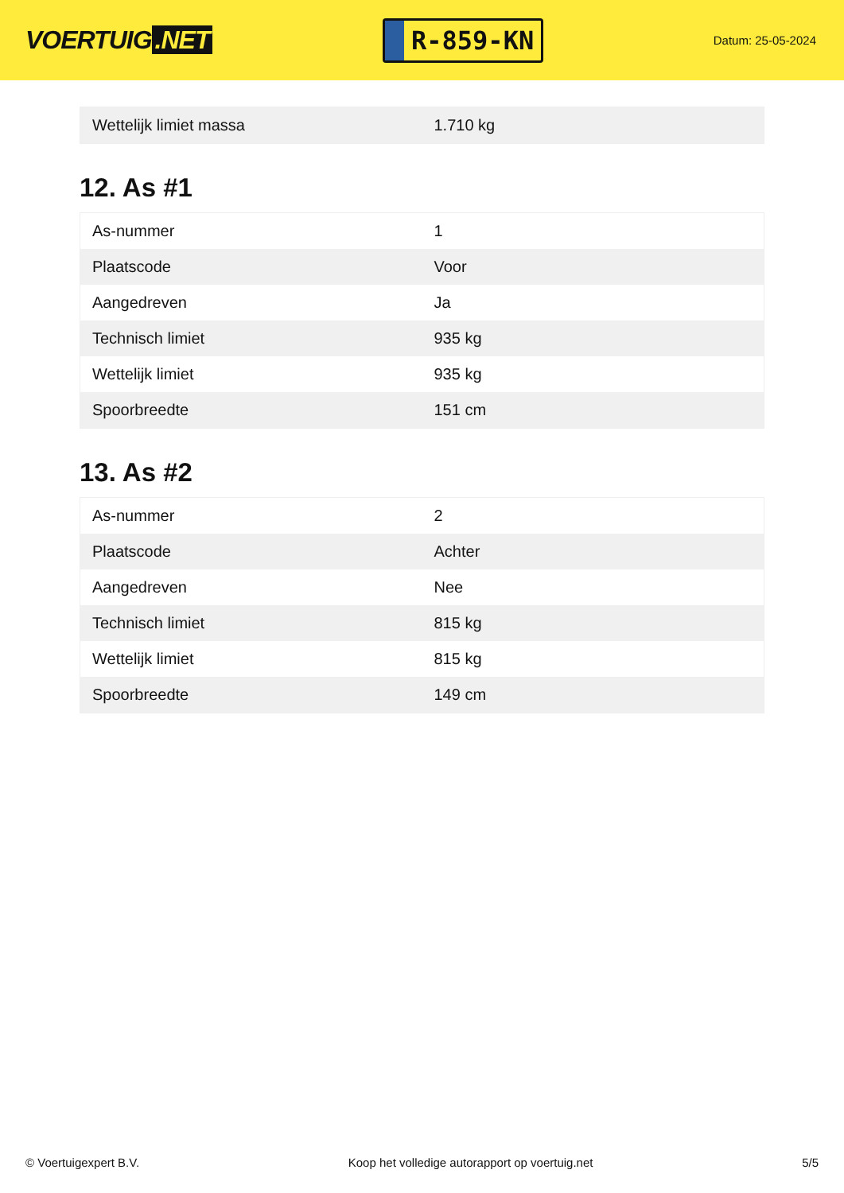VOERTUIG.NET
R-859-KN
Datum: 25-05-2024
| Wettelijk limiet massa | 1.710 kg |
12. As #1
| As-nummer | 1 |
| Plaatscode | Voor |
| Aangedreven | Ja |
| Technisch limiet | 935 kg |
| Wettelijk limiet | 935 kg |
| Spoorbreedte | 151 cm |
13. As #2
| As-nummer | 2 |
| Plaatscode | Achter |
| Aangedreven | Nee |
| Technisch limiet | 815 kg |
| Wettelijk limiet | 815 kg |
| Spoorbreedte | 149 cm |
© Voertuigexpert B.V. Koop het volledige autorapport op voertuig.net 5/5